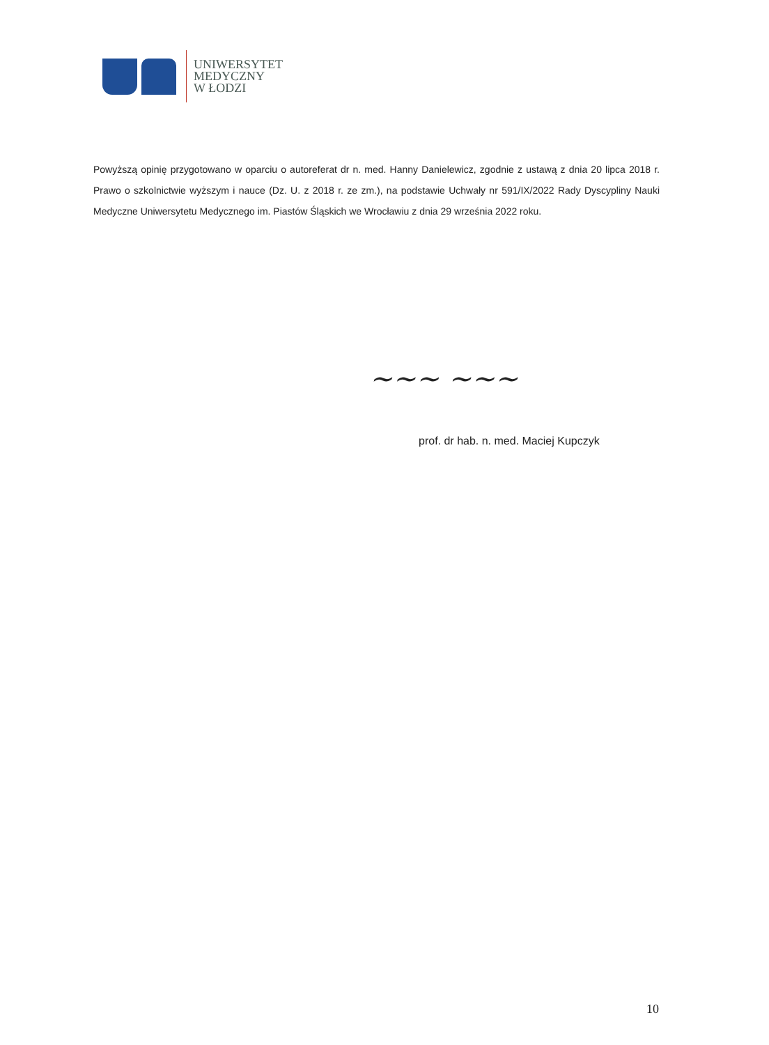UNIWERSYTET
MEDYCZNY
W ŁODZI
Powyższą opinię przygotowano w oparciu o autoreferat dr n. med. Hanny Danielewicz, zgodnie z ustawą z dnia 20 lipca 2018 r. Prawo o szkolnictwie wyższym i nauce (Dz. U. z 2018 r. ze zm.), na podstawie Uchwały nr 591/IX/2022 Rady Dyscypliny Nauki Medyczne Uniwersytetu Medycznego im. Piastów Śląskich we Wrocławiu z dnia 29 września 2022 roku.
~~~ ~~~
prof. dr hab. n. med. Maciej Kupczyk
10